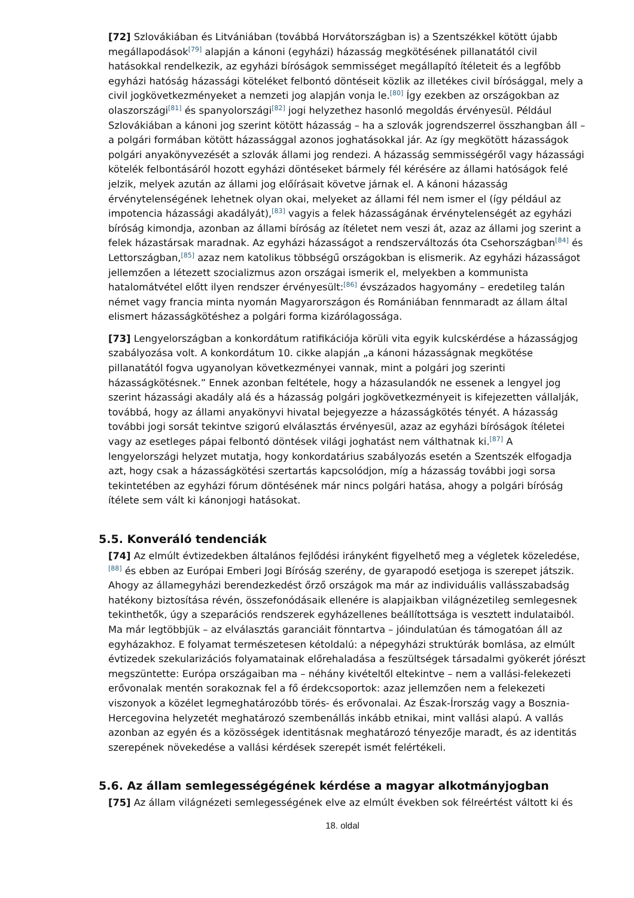[72] Szlovákiában és Litvániában (továbbá Horvátországban is) a Szentszékkel kötött újabb megállapodások<sup>[79]</sup> alapján a kánoni (egyházi) házasság megkötésének pillanatától civil hatásokkal rendelkezik, az egyházi bíróságok semmisséget megállapító ítéleteit és a legfőbb egyházi hatóság házassági köteléket felbontó döntéseit közlik az illetékes civil bírósággal, mely a civil jogkövetkezményeket a nemzeti jog alapján vonja le.<sup>[80]</sup> Így ezekben az országokban az olaszországi<sup>[81]</sup> és spanyolországi<sup>[82]</sup> jogi helyzethez hasonló megoldás érvényesül. Például Szlovákiában a kánoni jog szerint kötött házasság – ha a szlovák jogrendszerrel összhangban áll – a polgári formában kötött házassággal azonos joghatásokkal jár. Az így megkötött házasságok polgári anyakönyvezését a szlovák állami jog rendezi. A házasság semmisségéről vagy házassági kötelék felbontásáról hozott egyházi döntéseket bármely fél kérésére az állami hatóságok felé jelzik, melyek azután az állami jog előírásait követve járnak el. A kánoni házasság érvénytelenségének lehetnek olyan okai, melyeket az állami fél nem ismer el (így például az impotencia házassági akadályát),<sup>[83]</sup> vagyis a felek házasságának érvénytelenségét az egyházi bíróság kimondja, azonban az állami bíróság az ítéletet nem veszi át, azaz az állami jog szerint a felek házastársak maradnak. Az egyházi házasságot a rendszerváltozás óta Csehországban<sup>[84]</sup> és Lettországban,<sup>[85]</sup> azaz nem katolikus többségű országokban is elismerik. Az egyházi házasságot jellemzően a létezett szocializmus azon országai ismerik el, melyekben a kommunista hatalomátvétel előtt ilyen rendszer érvényesült:<sup>[86]</sup> évszázados hagyomány – eredetileg talán német vagy francia minta nyomán Magyarországon és Romániában fennmaradt az állam által elismert házasságkötéshez a polgári forma kizárólagossága.
[73] Lengyelországban a konkordátum ratifikációja körüli vita egyik kulcskérdése a házasságjog szabályozása volt. A konkordátum 10. cikke alapján „a kánoni házasságnak megkötése pillanatától fogva ugyanolyan következményei vannak, mint a polgári jog szerinti házasságkötésnek.” Ennek azonban feltétele, hogy a házasulandók ne essenek a lengyel jog szerint házassági akadály alá és a házasság polgári jogkövetkezményeit is kifejezetten vállalják, továbbá, hogy az állami anyakönyvi hivatal bejegyezze a házasságkötés tényét. A házasság további jogi sorsát tekintve szigorú elválasztás érvényesül, azaz az egyházi bíróságok ítéletei vagy az esetleges pápai felbontó döntések világi joghatást nem válthatnak ki.<sup>[87]</sup> A lengyelországi helyzet mutatja, hogy konkordatárius szabályozás esetén a Szentszék elfogadja azt, hogy csak a házasságkötési szertartás kapcsolódjon, míg a házasság további jogi sorsa tekintetében az egyházi fórum döntésének már nincs polgári hatása, ahogy a polgári bíróság ítélete sem vált ki kánonjogi hatásokat.
5.5. Konveráló tendenciák
[74] Az elmúlt évtizedekben általános fejlődési irányként figyelhető meg a végletek közeledése,<sup>[88]</sup> és ebben az Európai Emberi Jogi Bíróság szerény, de gyarapodó esetjoga is szerepet játszik. Ahogy az államegyházi berendezkedést őrző országok ma már az individuális vallásszabadság hatékony biztosítása révén, összefonódásaik ellenére is alapjaikban világnézetileg semlegesnek tekinthetők, úgy a szeparációs rendszerek egyházellenes beállítottsága is vesztett indulataiból. Ma már legtöbbjük – az elválasztás garanciáit fönntartva – jóindulatúan és támogatóan áll az egyházakhoz. E folyamat természetesen kétoldalú: a népegyházi struktúrák bomlása, az elmúlt évtizedek szekularizációs folyamatainak előrehaladása a feszültségek társadalmi gyökerét jórészt megszüntette: Európa országaiban ma – néhány kivételtől eltekintve – nem a vallási-felekezeti erővonalak mentén sorakoznak fel a fő érdekcsoportok: azaz jellemzően nem a felekezeti viszonyok a közélet legmeghatározóbb törés- és erővonalai. Az Észak-Írország vagy a Bosznia-Hercegovina helyzetét meghatározó szembenállás inkább etnikai, mint vallási alapú. A vallás azonban az egyén és a közösségek identitásnak meghatározó tényezője maradt, és az identitás szerepének növekedése a vallási kérdések szerepét ismét felértékeli.
5.6. Az állam semlegességégének kérdése a magyar alkotmányjogban
[75] Az állam világnézeti semlegességének elve az elmúlt években sok félreértést váltott ki és
18. oldal